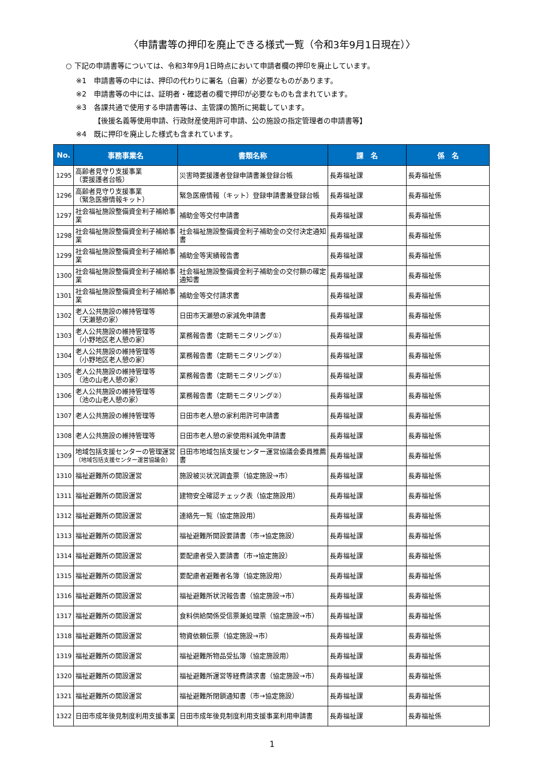〈申請書等の押印を廃止できる様式一覧（令和3年9月1日現在）〉
○ 下記の申請書等については、令和3年9月1日時点において申請者欄の押印を廃止しています。
※1　申請書等の中には、押印の代わりに署名（自署）が必要なものがあります。
※2　申請書等の中には、証明者・確認者の欄で押印が必要なものも含まれています。
※3　各課共通で使用する申請書等は、主管課の箇所に掲載しています。
　　　【後援名義等使用申請、行政財産使用許可申請、公の施設の指定管理者の申請書等】
※4　既に押印を廃止した様式も含まれています。
| No. | 事務事業名 | 書類名称 | 課 名 | 係 名 |
| --- | --- | --- | --- | --- |
| 1295 | 高齢者見守り支援事業 （要援護者台帳） | 災害時要援護者登録申請書兼登録台帳 | 長寿福祉課 | 長寿福祉係 |
| 1296 | 高齢者見守り支援事業 （緊急医療情報キット） | 緊急医療情報（キット）登録申請書兼登録台帳 | 長寿福祉課 | 長寿福祉係 |
| 1297 | 社会福祉施設整備資金利子補給事業 | 補助金等交付申請書 | 長寿福祉課 | 長寿福祉係 |
| 1298 | 社会福祉施設整備資金利子補給事業 | 社会福祉施設整備資金利子補助金の交付決定通知書 | 長寿福祉課 | 長寿福祉係 |
| 1299 | 社会福祉施設整備資金利子補給事業 | 補助金等実績報告書 | 長寿福祉課 | 長寿福祉係 |
| 1300 | 社会福祉施設整備資金利子補給事業 | 社会福祉施設整備資金利子補助金の交付額の確定通知書 | 長寿福祉課 | 長寿福祉係 |
| 1301 | 社会福祉施設整備資金利子補給事業 | 補助金等交付請求書 | 長寿福祉課 | 長寿福祉係 |
| 1302 | 老人公共施設の維持管理等 （天瀬憩の家） | 日田市天瀬憩の家減免申請書 | 長寿福祉課 | 長寿福祉係 |
| 1303 | 老人公共施設の維持管理等 （小野地区老人憩の家） | 業務報告書（定期モニタリング①） | 長寿福祉課 | 長寿福祉係 |
| 1304 | 老人公共施設の維持管理等 （小野地区老人憩の家） | 業務報告書（定期モニタリング②） | 長寿福祉課 | 長寿福祉係 |
| 1305 | 老人公共施設の維持管理等 （池の山老人憩の家） | 業務報告書（定期モニタリング①） | 長寿福祉課 | 長寿福祉係 |
| 1306 | 老人公共施設の維持管理等 （池の山老人憩の家） | 業務報告書（定期モニタリング②） | 長寿福祉課 | 長寿福祉係 |
| 1307 | 老人公共施設の維持管理等 | 日田市老人憩の家利用許可申請書 | 長寿福祉課 | 長寿福祉係 |
| 1308 | 老人公共施設の維持管理等 | 日田市老人憩の家使用料減免申請書 | 長寿福祉課 | 長寿福祉係 |
| 1309 | 地域包括支援センターの管理運営 （地域包括支援センター運営協議会） | 日田市地域包括支援センター運営協議会委員推薦書 | 長寿福祉課 | 長寿福祉係 |
| 1310 | 福祉避難所の開設運営 | 施設被災状況調査票（協定施設→市） | 長寿福祉課 | 長寿福祉係 |
| 1311 | 福祉避難所の開設運営 | 建物安全確認チェック表（協定施設用） | 長寿福祉課 | 長寿福祉係 |
| 1312 | 福祉避難所の開設運営 | 連絡先一覧（協定施設用） | 長寿福祉課 | 長寿福祉係 |
| 1313 | 福祉避難所の開設運営 | 福祉避難所開設要請書（市→協定施設） | 長寿福祉課 | 長寿福祉係 |
| 1314 | 福祉避難所の開設運営 | 要配慮者受入要請書（市→協定施設） | 長寿福祉課 | 長寿福祉係 |
| 1315 | 福祉避難所の開設運営 | 要配慮者避難者名簿（協定施設用） | 長寿福祉課 | 長寿福祉係 |
| 1316 | 福祉避難所の開設運営 | 福祉避難所状況報告書（協定施設→市） | 長寿福祉課 | 長寿福祉係 |
| 1317 | 福祉避難所の開設運営 | 食料供給関係受信票兼処理票（協定施設→市） | 長寿福祉課 | 長寿福祉係 |
| 1318 | 福祉避難所の開設運営 | 物資依頼伝票（協定施設→市） | 長寿福祉課 | 長寿福祉係 |
| 1319 | 福祉避難所の開設運営 | 福祉避難所物品受払簿（協定施設用） | 長寿福祉課 | 長寿福祉係 |
| 1320 | 福祉避難所の開設運営 | 福祉避難所運営等経費請求書（協定施設→市） | 長寿福祉課 | 長寿福祉係 |
| 1321 | 福祉避難所の開設運営 | 福祉避難所閉鎖通知書（市→協定施設） | 長寿福祉課 | 長寿福祉係 |
| 1322 | 日田市成年後見制度利用支援事業 | 日田市成年後見制度利用支援事業利用申請書 | 長寿福祉課 | 長寿福祉係 |
1